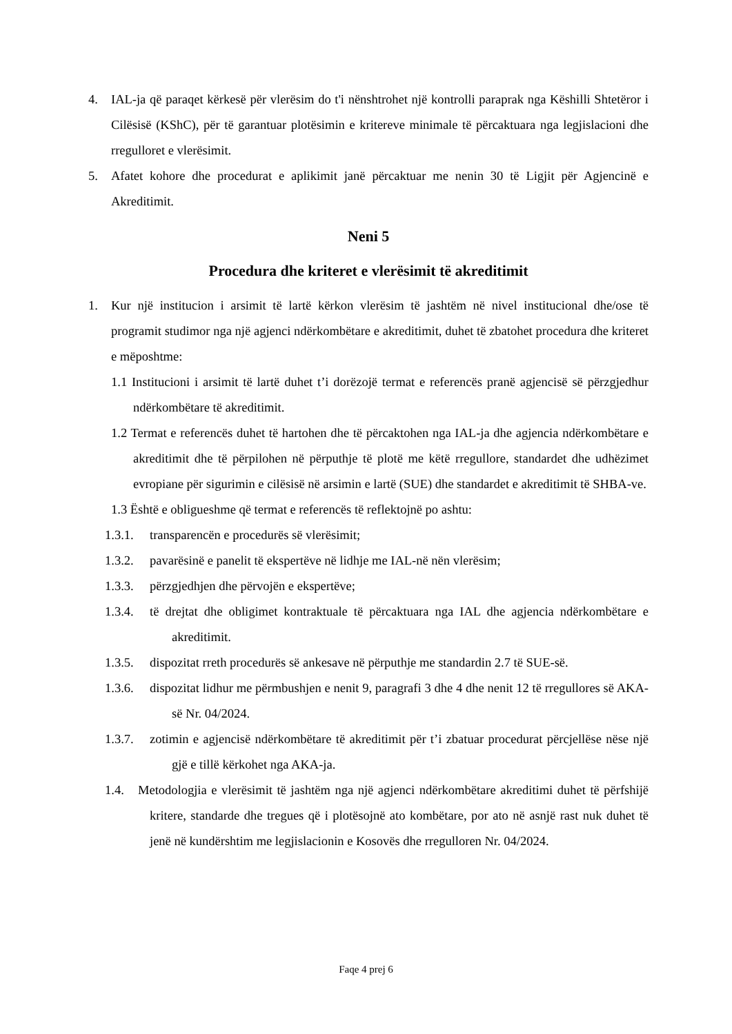4. IAL-ja që paraqet kërkesë për vlerësim do t'i nënshtrohet një kontrolli paraprak nga Këshilli Shtetëror i Cilësisë (KShC), për të garantuar plotësimin e kritereve minimale të përcaktuara nga legjislacioni dhe rregulloret e vlerësimit.
5. Afatet kohore dhe procedurat e aplikimit janë përcaktuar me nenin 30 të Ligjit për Agjencinë e Akreditimit.
Neni 5
Procedura dhe kriteret e vlerësimit të akreditimit
1. Kur një institucion i arsimit të lartë kërkon vlerësim të jashtëm në nivel institucional dhe/ose të programit studimor nga një agjenci ndërkombëtare e akreditimit, duhet të zbatohet procedura dhe kriteret e mëposhtme:
1.1 Institucioni i arsimit të lartë duhet t’i dorëzojë termat e referencës pranë agjencisë së përzgjedhur ndërkombëtare të akreditimit.
1.2 Termat e referencës duhet të hartohen dhe të përcaktohen nga IAL-ja dhe agjencia ndërkombëtare e akreditimit dhe të përpilohen në përputhje të plotë me këtë rregullore, standardet dhe udhëzimet evropiane për sigurimin e cilësisë në arsimin e lartë (SUE) dhe standardet e akreditimit të SHBA-ve.
1.3 Është e obligueshme që termat e referencës të reflektojnë po ashtu:
1.3.1. transparencën e procedurës së vlerësimit;
1.3.2. pavarësinë e panelit të ekspertëve në lidhje me IAL-në nën vlerësim;
1.3.3. përzgjedhjen dhe përvojën e ekspertëve;
1.3.4. të drejtat dhe obligimet kontraktuale të përcaktuara nga IAL dhe agjencia ndërkombëtare e akreditimit.
1.3.5. dispozitat rreth procedurës së ankesave në përputhje me standardin 2.7 të SUE-së.
1.3.6. dispozitat lidhur me përmbushjen e nenit 9, paragrafi 3 dhe 4 dhe nenit 12 të rregullores së AKA-së Nr. 04/2024.
1.3.7. zotimin e agjencisë ndërkombëtare të akreditimit për t’i zbatuar procedurat përcjellëse nëse një gjë e tillë kërkohet nga AKA-ja.
1.4. Metodologjia e vlerësimit të jashtëm nga një agjenci ndërkombëtare akreditimi duhet të përfshijë kritere, standarde dhe tregues që i plotësojnë ato kombëtare, por ato në asnjë rast nuk duhet të jenë në kundërshtim me legjislacionin e Kosovës dhe rregulloren Nr. 04/2024.
Faqe 4 prej 6